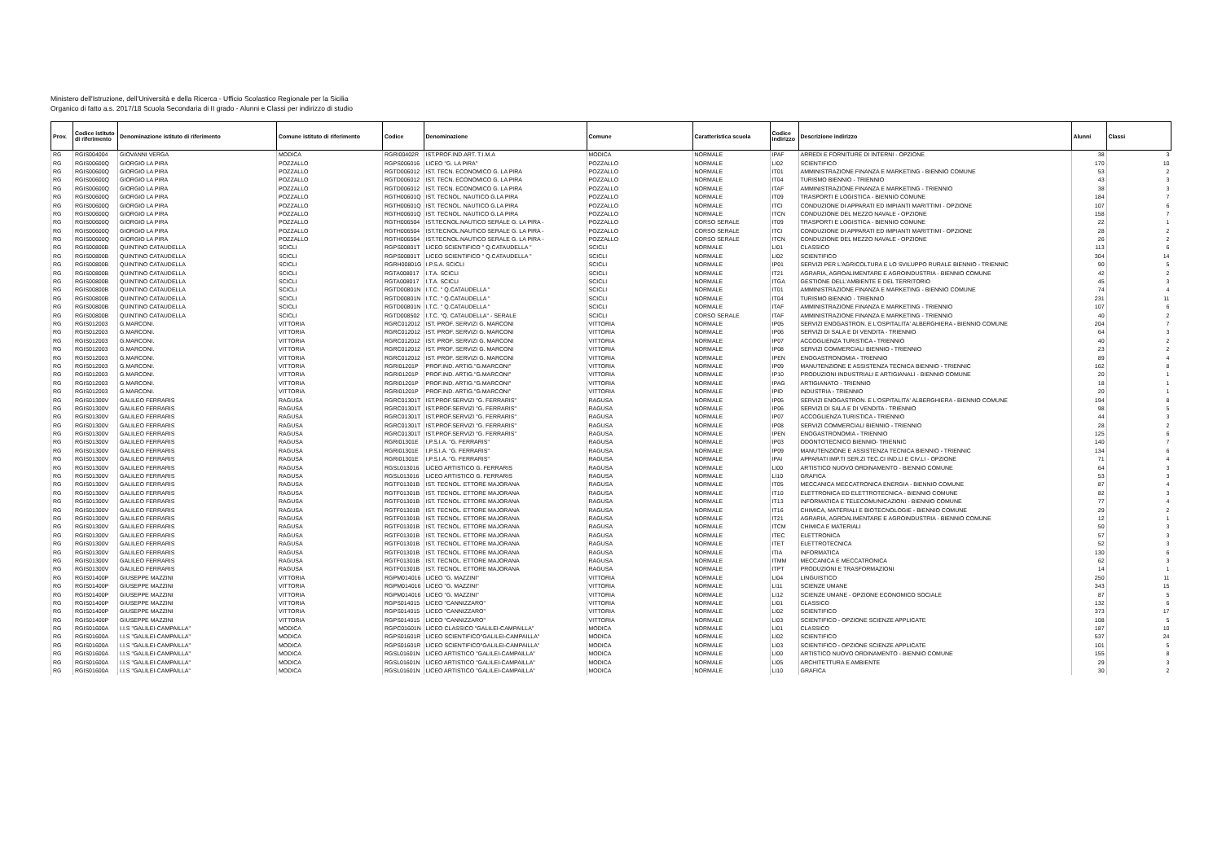Ministero dell'Istruzione, dell'Università e della Ricerca - Ufficio Scolastico Regionale per la Sicilia
Organico di fatto a.s. 2017/18 Scuola Secondaria di II grado - Alunni e Classi per indirizzo di studio
| Prov. | Codice istituto di riferimento | Denominazione istituto di riferimento | Comune istituto di riferimento | Codice | Denominazione | Comune | Caratteristica scuola | Codice indirizzo | Descrizione indirizzo | Alunni | Classi |
| --- | --- | --- | --- | --- | --- | --- | --- | --- | --- | --- | --- |
| RG | RGIS004004 | GIOVANNI VERGA | MODICA | RGRI00402R | IST.PROF.IND.ART. T.I.M.A | MODICA | NORMALE | IPAF | ARREDI E FORNITURE DI INTERNI - OPZIONE | 38 | 3 |
| RG | RGIS00600Q | GIORGIO LA PIRA | POZZALLO | RGPS006016 | LICEO "G. LA PIRA" | POZZALLO | NORMALE | LI02 | SCIENTIFICO | 170 | 10 |
| RG | RGIS00600Q | GIORGIO LA PIRA | POZZALLO | RGTD006012 | IST. TECN. ECONOMICO G. LA PIRA | POZZALLO | NORMALE | IT01 | AMMINISTRAZIONE FINANZA E MARKETING - BIENNIO COMUNE | 53 | 2 |
| RG | RGIS00600Q | GIORGIO LA PIRA | POZZALLO | RGTD006012 | IST. TECN. ECONOMICO G. LA PIRA | POZZALLO | NORMALE | IT04 | TURISMO BIENNIO - TRIENNIO | 43 | 3 |
| RG | RGIS00600Q | GIORGIO LA PIRA | POZZALLO | RGTD006012 | IST. TECN. ECONOMICO G. LA PIRA | POZZALLO | NORMALE | ITAF | AMMINISTRAZIONE FINANZA E MARKETING - TRIENNIO | 38 | 3 |
| RG | RGIS00600Q | GIORGIO LA PIRA | POZZALLO | RGTH00601Q | IST. TECNOL. NAUTICO G.LA PIRA | POZZALLO | NORMALE | IT09 | TRASPORTI E LOGISTICA - BIENNIO COMUNE | 184 | 7 |
| RG | RGIS00600Q | GIORGIO LA PIRA | POZZALLO | RGTH00601Q | IST. TECNOL. NAUTICO G.LA PIRA | POZZALLO | NORMALE | ITCI | CONDUZIONE DI APPARATI ED IMPIANTI MARITTIMI - OPZIONE | 107 | 6 |
| RG | RGIS00600Q | GIORGIO LA PIRA | POZZALLO | RGTH00601Q | IST. TECNOL. NAUTICO G.LA PIRA | POZZALLO | NORMALE | ITCN | CONDUZIONE DEL MEZZO NAVALE - OPZIONE | 158 | 7 |
| RG | RGIS00600Q | GIORGIO LA PIRA | POZZALLO | RGTH006504 | IST.TECNOL.NAUTICO SERALE G. LA PIRA - | POZZALLO | CORSO SERALE | IT09 | TRASPORTI E LOGISTICA - BIENNIO COMUNE | 22 | 1 |
| RG | RGIS00600Q | GIORGIO LA PIRA | POZZALLO | RGTH006504 | IST.TECNOL.NAUTICO SERALE G. LA PIRA - | POZZALLO | CORSO SERALE | ITCI | CONDUZIONE DI APPARATI ED IMPIANTI MARITTIMI - OPZIONE | 28 | 2 |
| RG | RGIS00600Q | GIORGIO LA PIRA | POZZALLO | RGTH006504 | IST.TECNOL.NAUTICO SERALE G. LA PIRA - | POZZALLO | CORSO SERALE | ITCN | CONDUZIONE DEL MEZZO NAVALE - OPZIONE | 26 | 2 |
| RG | RGIS00800B | QUINTINO CATAUDELLA | SCICLI | RGPS00801T | LICEO SCIENTIFICO " Q.CATAUDELLA " | SCICLI | NORMALE | LI01 | CLASSICO | 113 | 6 |
| RG | RGIS00800B | QUINTINO CATAUDELLA | SCICLI | RGPS00801T | LICEO SCIENTIFICO " Q.CATAUDELLA " | SCICLI | NORMALE | LI02 | SCIENTIFICO | 304 | 14 |
| RG | RGIS00800B | QUINTINO CATAUDELLA | SCICLI | RGRH00801G | I.P.S.A. SCICLI | SCICLI | NORMALE | IP01 | SERVIZI PER L'AGRICOLTURA E LO SVILUPPO RURALE BIENNIO - TRIENNIC | 90 | 5 |
| RG | RGIS00800B | QUINTINO CATAUDELLA | SCICLI | RGTA008017 | I.T.A. SCICLI | SCICLI | NORMALE | IT21 | AGRARIA, AGROALIMENTARE E AGROINDUSTRIA - BIENNIO COMUNE | 42 | 2 |
| RG | RGIS00800B | QUINTINO CATAUDELLA | SCICLI | RGTA008017 | I.T.A. SCICLI | SCICLI | NORMALE | ITGA | GESTIONE DELL'AMBIENTE E DEL TERRITORIO | 45 | 3 |
| RG | RGIS00800B | QUINTINO CATAUDELLA | SCICLI | RGTD00801N | I.T.C. " Q.CATAUDELLA " | SCICLI | NORMALE | IT01 | AMMINISTRAZIONE FINANZA E MARKETING - BIENNIO COMUNE | 74 | 4 |
| RG | RGIS00800B | QUINTINO CATAUDELLA | SCICLI | RGTD00801N | I.T.C. " Q.CATAUDELLA " | SCICLI | NORMALE | IT04 | TURISMO BIENNIO - TRIENNIO | 231 | 11 |
| RG | RGIS00800B | QUINTINO CATAUDELLA | SCICLI | RGTD00801N | I.T.C. " Q.CATAUDELLA " | SCICLI | NORMALE | ITAF | AMMINISTRAZIONE FINANZA E MARKETING - TRIENNIO | 107 | 6 |
| RG | RGIS00800B | QUINTINO CATAUDELLA | SCICLI | RGTD008502 | I.T.C. "Q. CATAUDELLA" - SERALE | SCICLI | CORSO SERALE | ITAF | AMMINISTRAZIONE FINANZA E MARKETING - TRIENNIO | 40 | 2 |
| RG | RGIS012003 | G.MARCONI. | VITTORIA | RGRC012012 | IST. PROF. SERVIZI G. MARCONI | VITTORIA | NORMALE | IP05 | SERVIZI ENOGASTRON. E L'OSPITALITA' ALBERGHIERA - BIENNIO COMUNE | 204 | 7 |
| RG | RGIS012003 | G.MARCONI. | VITTORIA | RGRC012012 | IST. PROF. SERVIZI G. MARCONI | VITTORIA | NORMALE | IP06 | SERVIZI DI SALA E DI VENDITA - TRIENNIO | 64 | 3 |
| RG | RGIS012003 | G.MARCONI. | VITTORIA | RGRC012012 | IST. PROF. SERVIZI G. MARCONI | VITTORIA | NORMALE | IP07 | ACCOGLIENZA TURISTICA - TRIENNIO | 40 | 2 |
| RG | RGIS012003 | G.MARCONI. | VITTORIA | RGRC012012 | IST. PROF. SERVIZI G. MARCONI | VITTORIA | NORMALE | IP08 | SERVIZI COMMERCIALI BIENNIO - TRIENNIO | 23 | 2 |
| RG | RGIS012003 | G.MARCONI. | VITTORIA | RGRC012012 | IST. PROF. SERVIZI G. MARCONI | VITTORIA | NORMALE | IPEN | ENOGASTRONOMIA - TRIENNIO | 89 | 4 |
| RG | RGIS012003 | G.MARCONI. | VITTORIA | RGRI01201P | PROF.IND. ARTIG."G.MARCONI" | VITTORIA | NORMALE | IP09 | MANUTENZIONE E ASSISTENZA TECNICA BIENNIO - TRIENNIC | 162 | 8 |
| RG | RGIS012003 | G.MARCONI. | VITTORIA | RGRI01201P | PROF.IND. ARTIG."G.MARCONI" | VITTORIA | NORMALE | IP10 | PRODUZIONI INDUSTRIALI E ARTIGIANALI - BIENNIO COMUNE | 20 | 1 |
| RG | RGIS012003 | G.MARCONI. | VITTORIA | RGRI01201P | PROF.IND. ARTIG."G.MARCONI" | VITTORIA | NORMALE | IPAG | ARTIGIANATO - TRIENNIO | 18 | 1 |
| RG | RGIS012003 | G.MARCONI. | VITTORIA | RGRI01201P | PROF.IND. ARTIG."G.MARCONI" | VITTORIA | NORMALE | IPID | INDUSTRIA - TRIENNIO | 20 | 1 |
| RG | RGIS01300V | GALILEO FERRARIS | RAGUSA | RGRC01301T | IST.PROF.SERVIZI "G. FERRARIS" | RAGUSA | NORMALE | IP05 | SERVIZI ENOGASTRON. E L'OSPITALITA' ALBERGHIERA - BIENNIO COMUNE | 194 | 8 |
| RG | RGIS01300V | GALILEO FERRARIS | RAGUSA | RGRC01301T | IST.PROF.SERVIZI "G. FERRARIS" | RAGUSA | NORMALE | IP06 | SERVIZI DI SALA E DI VENDITA - TRIENNIO | 98 | 5 |
| RG | RGIS01300V | GALILEO FERRARIS | RAGUSA | RGRC01301T | IST.PROF.SERVIZI "G. FERRARIS" | RAGUSA | NORMALE | IP07 | ACCOGLIENZA TURISTICA - TRIENNIO | 44 | 3 |
| RG | RGIS01300V | GALILEO FERRARIS | RAGUSA | RGRC01301T | IST.PROF.SERVIZI "G. FERRARIS" | RAGUSA | NORMALE | IP08 | SERVIZI COMMERCIALI BIENNIO - TRIENNIO | 28 | 2 |
| RG | RGIS01300V | GALILEO FERRARIS | RAGUSA | RGRC01301T | IST.PROF.SERVIZI "G. FERRARIS" | RAGUSA | NORMALE | IPEN | ENOGASTRONOMIA - TRIENNIO | 125 | 6 |
| RG | RGIS01300V | GALILEO FERRARIS | RAGUSA | RGRI01301E | I.P.S.I.A. "G. FERRARIS" | RAGUSA | NORMALE | IP03 | ODONTOTECNICO BIENNIO- TRIENNIC | 140 | 7 |
| RG | RGIS01300V | GALILEO FERRARIS | RAGUSA | RGRI01301E | I.P.S.I.A. "G. FERRARIS" | RAGUSA | NORMALE | IP09 | MANUTENZIONE E ASSISTENZA TECNICA BIENNIO - TRIENNIC | 134 | 6 |
| RG | RGIS01300V | GALILEO FERRARIS | RAGUSA | RGRI01301E | I.P.S.I.A. "G. FERRARIS" | RAGUSA | NORMALE | IPAI | APPARATI IMP.TI SER.ZI TEC.CI IND.LI E CIV.LI - OPZIONE | 71 | 4 |
| RG | RGIS01300V | GALILEO FERRARIS | RAGUSA | RGSL013016 | LICEO ARTISTICO G. FERRARIS | RAGUSA | NORMALE | LI00 | ARTISTICO NUOVO ORDINAMENTO - BIENNIO COMUNE | 64 | 3 |
| RG | RGIS01300V | GALILEO FERRARIS | RAGUSA | RGSL013016 | LICEO ARTISTICO G. FERRARIS | RAGUSA | NORMALE | LI10 | GRAFICA | 53 | 3 |
| RG | RGIS01300V | GALILEO FERRARIS | RAGUSA | RGTF01301B | IST. TECNOL. ETTORE MAJORANA | RAGUSA | NORMALE | IT05 | MECCANICA MECCATRONICA ENERGIA - BIENNIO COMUNE | 87 | 4 |
| RG | RGIS01300V | GALILEO FERRARIS | RAGUSA | RGTF01301B | IST. TECNOL. ETTORE MAJORANA | RAGUSA | NORMALE | IT10 | ELETTRONICA ED ELETTROTECNICA - BIENNIO COMUNE | 82 | 3 |
| RG | RGIS01300V | GALILEO FERRARIS | RAGUSA | RGTF01301B | IST. TECNOL. ETTORE MAJORANA | RAGUSA | NORMALE | IT13 | INFORMATICA E TELECOMUNICAZIONI - BIENNIO COMUNE | 77 | 4 |
| RG | RGIS01300V | GALILEO FERRARIS | RAGUSA | RGTF01301B | IST. TECNOL. ETTORE MAJORANA | RAGUSA | NORMALE | IT16 | CHIMICA, MATERIALI E BIOTECNOLOGIE - BIENNIO COMUNE | 29 | 2 |
| RG | RGIS01300V | GALILEO FERRARIS | RAGUSA | RGTF01301B | IST. TECNOL. ETTORE MAJORANA | RAGUSA | NORMALE | IT21 | AGRARIA, AGROALIMENTARE E AGROINDUSTRIA - BIENNIO COMUNE | 12 | 1 |
| RG | RGIS01300V | GALILEO FERRARIS | RAGUSA | RGTF01301B | IST. TECNOL. ETTORE MAJORANA | RAGUSA | NORMALE | ITCM | CHIMICA E MATERIALI | 50 | 3 |
| RG | RGIS01300V | GALILEO FERRARIS | RAGUSA | RGTF01301B | IST. TECNOL. ETTORE MAJORANA | RAGUSA | NORMALE | ITEC | ELETTRONICA | 57 | 3 |
| RG | RGIS01300V | GALILEO FERRARIS | RAGUSA | RGTF01301B | IST. TECNOL. ETTORE MAJORANA | RAGUSA | NORMALE | ITET | ELETTROTECNICA | 52 | 3 |
| RG | RGIS01300V | GALILEO FERRARIS | RAGUSA | RGTF01301B | IST. TECNOL. ETTORE MAJORANA | RAGUSA | NORMALE | ITIA | INFORMATICA | 130 | 6 |
| RG | RGIS01300V | GALILEO FERRARIS | RAGUSA | RGTF01301B | IST. TECNOL. ETTORE MAJORANA | RAGUSA | NORMALE | ITMM | MECCANICA E MECCATRONICA | 62 | 3 |
| RG | RGIS01300V | GALILEO FERRARIS | RAGUSA | RGTF01301B | IST. TECNOL. ETTORE MAJORANA | RAGUSA | NORMALE | ITPT | PRODUZIONI E TRASFORMAZIONI | 14 | 1 |
| RG | RGIS01400P | GIUSEPPE MAZZINI | VITTORIA | RGPM014016 | LICEO "G. MAZZINI" | VITTORIA | NORMALE | LI04 | LINGUISTICO | 250 | 11 |
| RG | RGIS01400P | GIUSEPPE MAZZINI | VITTORIA | RGPM014016 | LICEO "G. MAZZINI" | VITTORIA | NORMALE | LI11 | SCIENZE UMANE | 343 | 15 |
| RG | RGIS01400P | GIUSEPPE MAZZINI | VITTORIA | RGPM014016 | LICEO "G. MAZZINI" | VITTORIA | NORMALE | LI12 | SCIENZE UMANE - OPZIONE ECONOMICO SOCIALE | 87 | 5 |
| RG | RGIS01400P | GIUSEPPE MAZZINI | VITTORIA | RGPS014015 | LICEO "CANNIZZARO" | VITTORIA | NORMALE | LI01 | CLASSICO | 132 | 6 |
| RG | RGIS01400P | GIUSEPPE MAZZINI | VITTORIA | RGPS014015 | LICEO "CANNIZZARO" | VITTORIA | NORMALE | LI02 | SCIENTIFICO | 373 | 17 |
| RG | RGIS01400P | GIUSEPPE MAZZINI | VITTORIA | RGPS014015 | LICEO "CANNIZZARO" | VITTORIA | NORMALE | LI03 | SCIENTIFICO - OPZIONE SCIENZE APPLICATE | 108 | 5 |
| RG | RGIS01600A | I.I.S "GALILEI-CAMPAILLA" | MODICA | RGPC01601N | LICEO CLASSICO "GALILEI-CAMPAILLA" | MODICA | NORMALE | LI01 | CLASSICO | 187 | 10 |
| RG | RGIS01600A | I.I.S "GALILEI-CAMPAILLA" | MODICA | RGPS01601R | LICEO SCIENTIFICO"GALILEI-CAMPAILLA" | MODICA | NORMALE | LI02 | SCIENTIFICO | 537 | 24 |
| RG | RGIS01600A | I.I.S "GALILEI-CAMPAILLA" | MODICA | RGPS01601R | LICEO SCIENTIFICO"GALILEI-CAMPAILLA" | MODICA | NORMALE | LI03 | SCIENTIFICO - OPZIONE SCIENZE APPLICATE | 101 | 5 |
| RG | RGIS01600A | I.I.S "GALILEI-CAMPAILLA" | MODICA | RGSL01601N | LICEO ARTISTICO "GALILEI-CAMPAILLA" | MODICA | NORMALE | LI00 | ARTISTICO NUOVO ORDINAMENTO - BIENNIO COMUNE | 155 | 8 |
| RG | RGIS01600A | I.I.S "GALILEI-CAMPAILLA" | MODICA | RGSL01601N | LICEO ARTISTICO "GALILEI-CAMPAILLA" | MODICA | NORMALE | LI05 | ARCHITETTURA E AMBIENTE | 29 | 3 |
| RG | RGIS01600A | I.I.S "GALILEI-CAMPAILLA" | MODICA | RGSL01601N | LICEO ARTISTICO "GALILEI-CAMPAILLA" | MODICA | NORMALE | LI10 | GRAFICA | 30 | 2 |